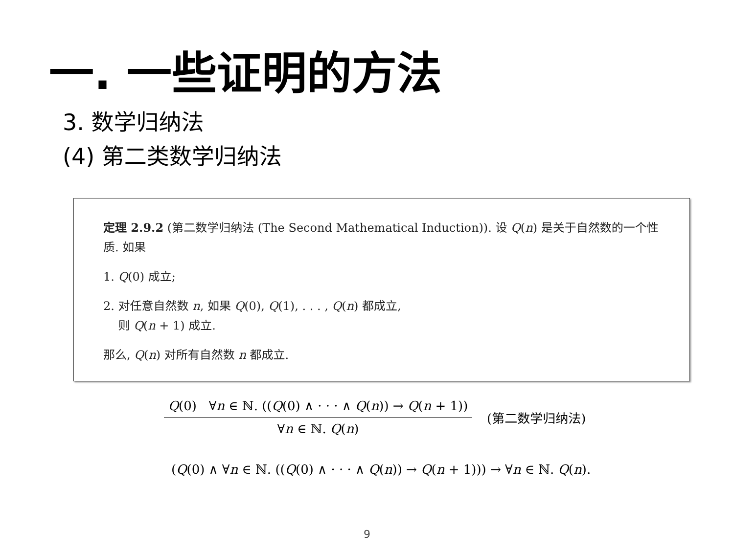一. 一些证明的方法
3. 数学归纳法
(4) 第二类数学归纳法
定理 2.9.2 (第二数学归纳法 (The Second Mathematical Induction)). 设 Q(n) 是关于自然数的一个性质. 如果
1. Q(0) 成立;
2. 对任意自然数 n, 如果 Q(0), Q(1), . . . , Q(n) 都成立,
则 Q(n + 1) 成立.
那么, Q(n) 对所有自然数 n 都成立.
Q(0) ∀n ∈ ℕ. ((Q(0) ∧ · · · ∧ Q(n)) → Q(n + 1))
∀n ∈ ℕ. Q(n)
(第二数学归纳法)
(Q(0) ∧ ∀n ∈ ℕ. ((Q(0) ∧ · · · ∧ Q(n)) → Q(n + 1))) → ∀n ∈ ℕ. Q(n).
9